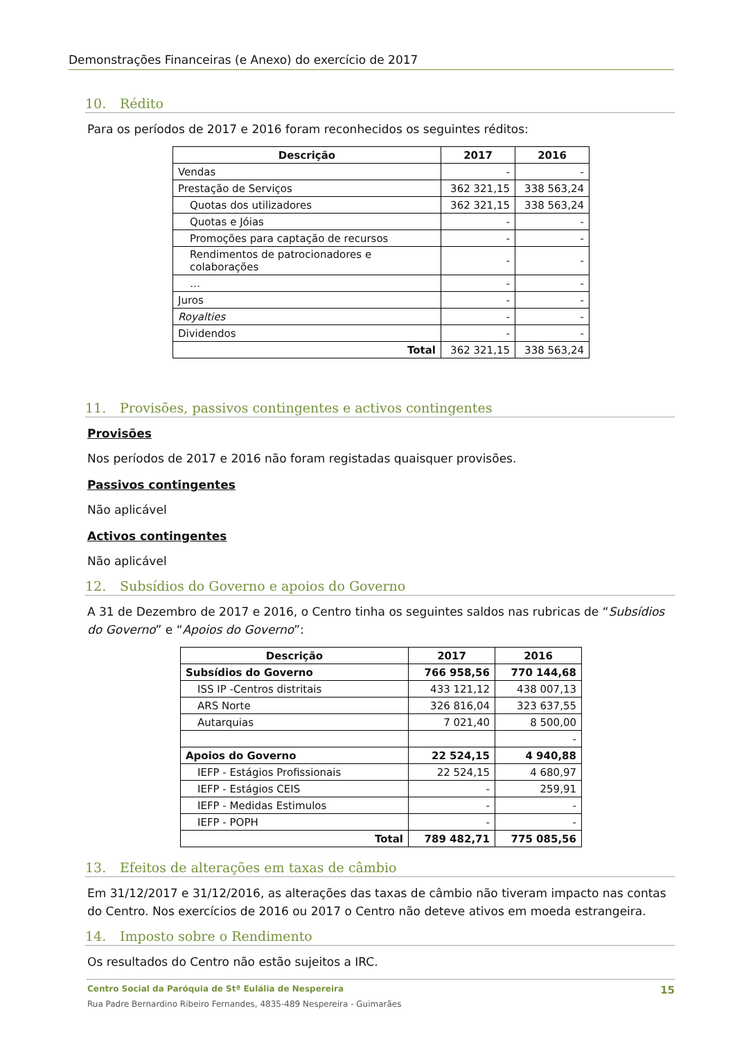Demonstrações Financeiras (e Anexo) do exercício de 2017
10. Rédito
Para os períodos de 2017 e 2016 foram reconhecidos os seguintes réditos:
| Descrição | 2017 | 2016 |
| --- | --- | --- |
| Vendas | - | - |
| Prestação de Serviços | 362 321,15 | 338 563,24 |
| Quotas dos utilizadores | 362 321,15 | 338 563,24 |
| Quotas e Jóias | - | - |
| Promoções para captação de recursos | - | - |
| Rendimentos de patrocionadores e colaborações | - | - |
| … | - | - |
| Juros | - | - |
| Royalties | - | - |
| Dividendos | - | - |
| Total | 362 321,15 | 338 563,24 |
11. Provisões, passivos contingentes e activos contingentes
Provisões
Nos períodos de 2017 e 2016 não foram registadas quaisquer provisões.
Passivos contingentes
Não aplicável
Activos contingentes
Não aplicável
12. Subsídios do Governo e apoios do Governo
A 31 de Dezembro de 2017 e 2016, o Centro tinha os seguintes saldos nas rubricas de “Subsídios do Governo” e “Apoios do Governo”:
| Descrição | 2017 | 2016 |
| --- | --- | --- |
| Subsídios do Governo | 766 958,56 | 770 144,68 |
| ISS IP -Centros distritais | 433 121,12 | 438 007,13 |
| ARS Norte | 326 816,04 | 323 637,55 |
| Autarquias | 7 021,40 | 8 500,00 |
| | | - |
| Apoios do Governo | 22 524,15 | 4 940,88 |
| IEFP - Estágios Profissionais | 22 524,15 | 4 680,97 |
| IEFP - Estágios CEIS | - | 259,91 |
| IEFP - Medidas Estimulos | - | - |
| IEFP - POPH | - | - |
| Total | 789 482,71 | 775 085,56 |
13. Efeitos de alterações em taxas de câmbio
Em 31/12/2017 e 31/12/2016, as alterações das taxas de câmbio não tiveram impacto nas contas do Centro. Nos exercícios de 2016 ou 2017 o Centro não deteve ativos em moeda estrangeira.
14. Imposto sobre o Rendimento
Os resultados do Centro não estão sujeitos a IRC.
Centro Social da Paróquia de Stª Eulália de Nespereira 15
Rua Padre Bernardino Ribeiro Fernandes, 4835-489 Nespereira - Guimarães